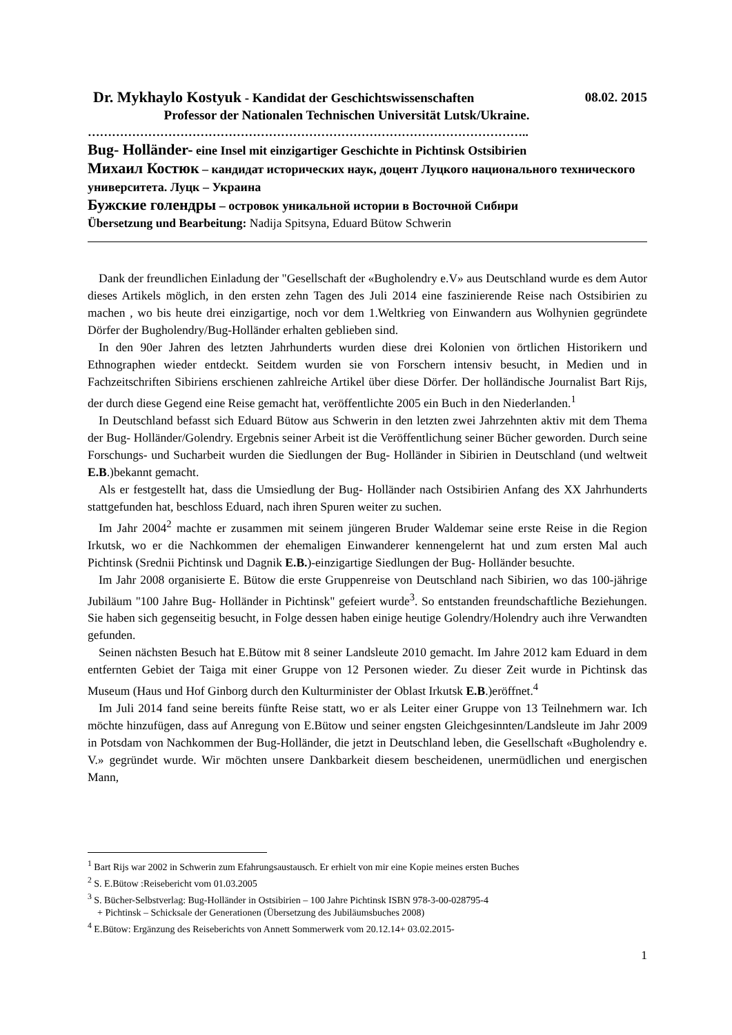Dr. Mykhaylo Kostyuk - Kandidat der Geschichtswissenschaften 08.02. 2015
Professor der Nationalen Technischen Universität Lutsk/Ukraine.
………………………………………………………………………………………………..
Bug- Holländer- eine Insel mit einzigartiger Geschichte in Pichtinsk Ostsibirien
Михаил Костюк – кандидат исторических наук, доцент Луцкого национального технического университета. Луцк – Украина
Бужские голендры – островок уникальной истории в Восточной Сибири
Übersetzung und Bearbeitung: Nadija Spitsyna, Eduard Bütow Schwerin
Dank der freundlichen Einladung der "Gesellschaft der «Bugholendry e.V» aus Deutschland wurde es dem Autor dieses Artikels möglich, in den ersten zehn Tagen des Juli 2014 eine faszinierende Reise nach Ostsibirien zu machen , wo bis heute drei einzigartige, noch vor dem 1.Weltkrieg von Einwandern aus Wolhynien gegründete Dörfer der Bugholendry/Bug-Holländer erhalten geblieben sind.
In den 90er Jahren des letzten Jahrhunderts wurden diese drei Kolonien von örtlichen Historikern und Ethnographen wieder entdeckt. Seitdem wurden sie von Forschern intensiv besucht, in Medien und in Fachzeitschriften Sibiriens erschienen zahlreiche Artikel über diese Dörfer. Der holländische Journalist Bart Rijs, der durch diese Gegend eine Reise gemacht hat, veröffentlichte 2005 ein Buch in den Niederlanden.<sup>1</sup>
In Deutschland befasst sich Eduard Bütow aus Schwerin in den letzten zwei Jahrzehnten aktiv mit dem Thema der Bug- Holländer/Golendry. Ergebnis seiner Arbeit ist die Veröffentlichung seiner Bücher geworden. Durch seine Forschungs- und Sucharbeit wurden die Siedlungen der Bug- Holländer in Sibirien in Deutschland (und weltweit E.B.)bekannt gemacht.
Als er festgestellt hat, dass die Umsiedlung der Bug- Holländer nach Ostsibirien Anfang des XX Jahrhunderts stattgefunden hat, beschloss Eduard, nach ihren Spuren weiter zu suchen.
Im Jahr 2004<sup>2</sup> machte er zusammen mit seinem jüngeren Bruder Waldemar seine erste Reise in die Region Irkutsk, wo er die Nachkommen der ehemaligen Einwanderer kennengelernt hat und zum ersten Mal auch Pichtinsk (Srednii Pichtinsk und Dagnik E.B.)-einzigartige Siedlungen der Bug- Holländer besuchte.
Im Jahr 2008 organisierte E. Bütow die erste Gruppenreise von Deutschland nach Sibirien, wo das 100-jährige Jubiläum "100 Jahre Bug- Holländer in Pichtinsk" gefeiert wurde<sup>3</sup>. So entstanden freundschaftliche Beziehungen. Sie haben sich gegenseitig besucht, in Folge dessen haben einige heutige Golendry/Holendry auch ihre Verwandten gefunden.
Seinen nächsten Besuch hat E.Bütow mit 8 seiner Landsleute 2010 gemacht. Im Jahre 2012 kam Eduard in dem entfernten Gebiet der Taiga mit einer Gruppe von 12 Personen wieder. Zu dieser Zeit wurde in Pichtinsk das Museum (Haus und Hof Ginborg durch den Kulturminister der Oblast Irkutsk E.B.)eröffnet.<sup>4</sup>
Im Juli 2014 fand seine bereits fünfte Reise statt, wo er als Leiter einer Gruppe von 13 Teilnehmern war. Ich möchte hinzufügen, dass auf Anregung von E.Bütow und seiner engsten Gleichgesinnten/Landsleute im Jahr 2009 in Potsdam von Nachkommen der Bug-Holländer, die jetzt in Deutschland leben, die Gesellschaft «Bugholendry e. V.» gegründet wurde. Wir möchten unsere Dankbarkeit diesem bescheidenen, unermüdlichen und energischen Mann,
<sup>1</sup> Bart Rijs war 2002 in Schwerin zum Efahrungsaustausch. Er erhielt von mir eine Kopie meines ersten Buches
<sup>2</sup> S. E.Bütow :Reisebericht vom 01.03.2005
<sup>3</sup> S. Bücher-Selbstverlag: Bug-Holländer in Ostsibirien – 100 Jahre Pichtinsk ISBN 978-3-00-028795-4
+ Pichtinsk – Schicksale der Generationen (Übersetzung des Jubiläumsbuches 2008)
<sup>4</sup> E.Bütow: Ergänzung des Reiseberichts von Annett Sommerwerk vom 20.12.14+ 03.02.2015-
1